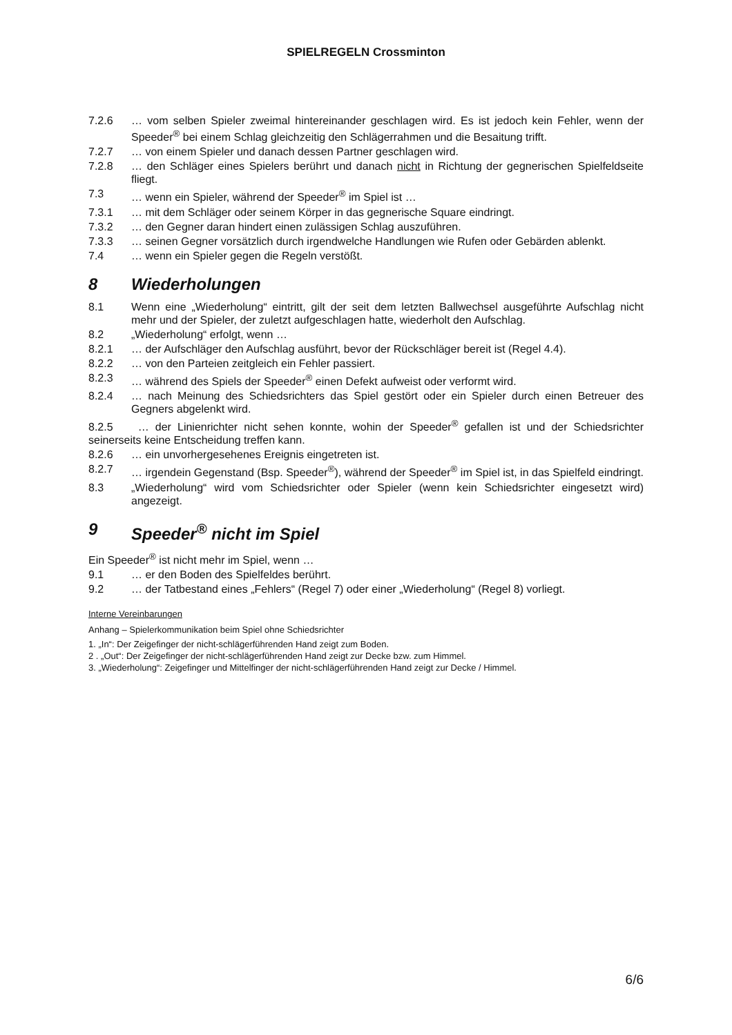SPIELREGELN Crossminton
7.2.6 … vom selben Spieler zweimal hintereinander geschlagen wird. Es ist jedoch kein Fehler, wenn der Speeder<sup>®</sup> bei einem Schlag gleichzeitig den Schlägerrahmen und die Besaitung trifft.
7.2.7 … von einem Spieler und danach dessen Partner geschlagen wird.
7.2.8 … den Schläger eines Spielers berührt und danach nicht in Richtung der gegnerischen Spielfeldseite fliegt.
7.3 … wenn ein Spieler, während der Speeder<sup>®</sup> im Spiel ist …
7.3.1 … mit dem Schläger oder seinem Körper in das gegnerische Square eindringt.
7.3.2 … den Gegner daran hindert einen zulässigen Schlag auszuführen.
7.3.3 … seinen Gegner vorsätzlich durch irgendwelche Handlungen wie Rufen oder Gebärden ablenkt.
7.4 … wenn ein Spieler gegen die Regeln verstößt.
8 Wiederholungen
8.1 Wenn eine „Wiederholung“ eintritt, gilt der seit dem letzten Ballwechsel ausgeführte Aufschlag nicht mehr und der Spieler, der zuletzt aufgeschlagen hatte, wiederholt den Aufschlag.
8.2 „Wiederholung“ erfolgt, wenn …
8.2.1 … der Aufschläger den Aufschlag ausführt, bevor der Rückschläger bereit ist (Regel 4.4).
8.2.2 … von den Parteien zeitgleich ein Fehler passiert.
8.2.3 … während des Spiels der Speeder<sup>®</sup> einen Defekt aufweist oder verformt wird.
8.2.4 … nach Meinung des Schiedsrichters das Spiel gestört oder ein Spieler durch einen Betreuer des Gegners abgelenkt wird.
8.2.5 … der Linienrichter nicht sehen konnte, wohin der Speeder<sup>®</sup> gefallen ist und der Schiedsrichter seinerseits keine Entscheidung treffen kann.
8.2.6 … ein unvorhergesehenes Ereignis eingetreten ist.
8.2.7 … irgendein Gegenstand (Bsp. Speeder<sup>®</sup>), während der Speeder<sup>®</sup> im Spiel ist, in das Spielfeld eindringt.
8.3 „Wiederholung“ wird vom Schiedsrichter oder Spieler (wenn kein Schiedsrichter eingesetzt wird) angezeigt.
9 Speeder<sup>®</sup> nicht im Spiel
Ein Speeder<sup>®</sup> ist nicht mehr im Spiel, wenn …
9.1 … er den Boden des Spielfeldes berührt.
9.2 … der Tatbestand eines „Fehlers“ (Regel 7) oder einer „Wiederholung“ (Regel 8) vorliegt.
Interne Vereinbarungen
Anhang – Spielerkommunikation beim Spiel ohne Schiedsrichter
1. „In“: Der Zeigefinger der nicht-schlägerführenden Hand zeigt zum Boden.
2 . „Out“: Der Zeigefinger der nicht-schlägerführenden Hand zeigt zur Decke bzw. zum Himmel.
3. „Wiederholung“: Zeigefinger und Mittelfinger der nicht-schlägerführenden Hand zeigt zur Decke / Himmel.
6/6